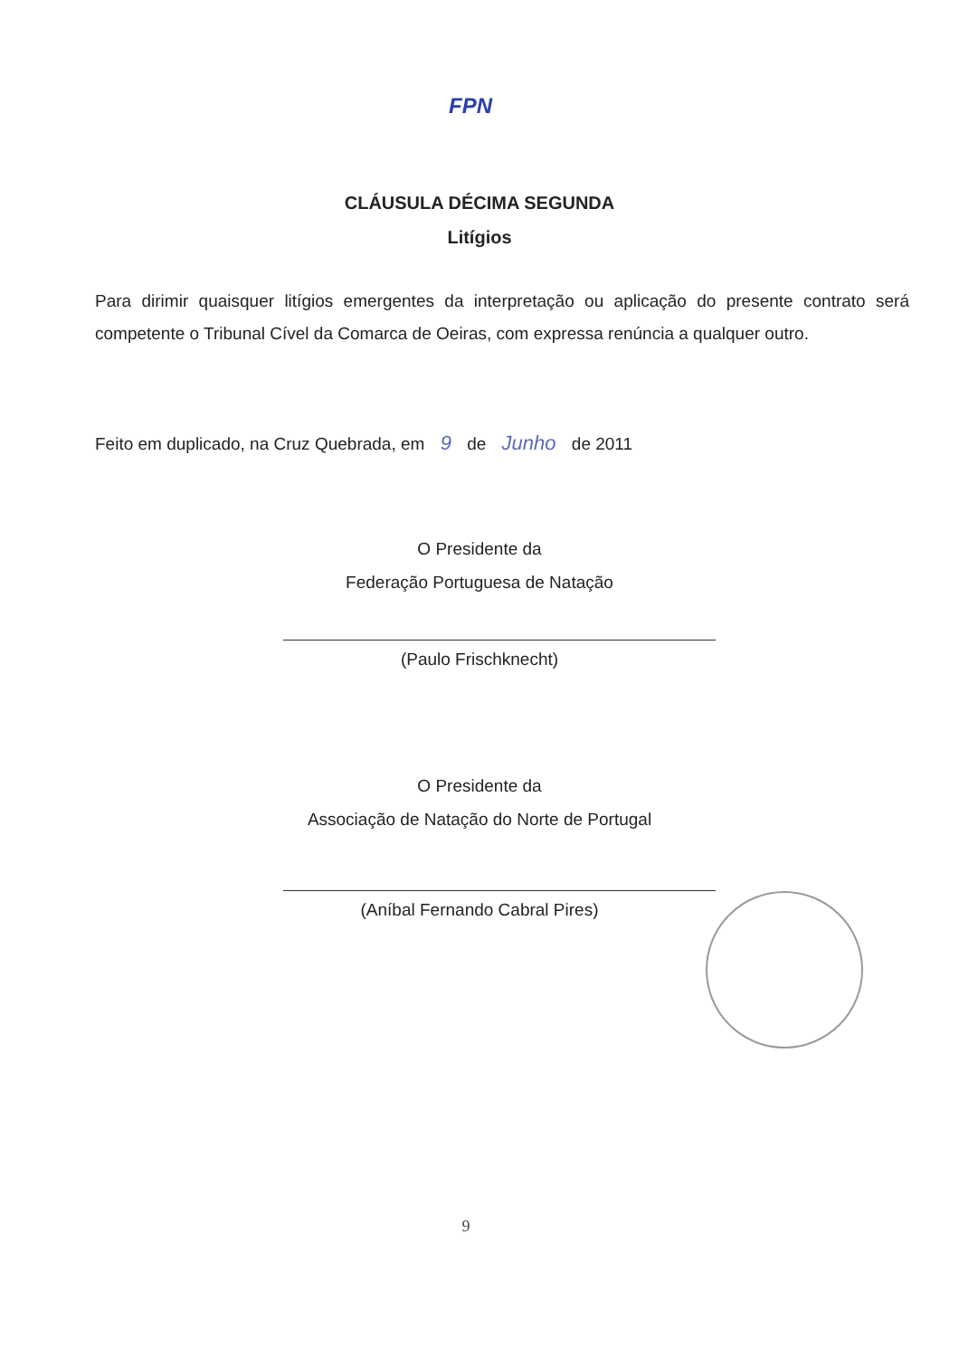FPN
CLÁUSULA DÉCIMA SEGUNDA
Litígios
Para dirimir quaisquer litígios emergentes da interpretação ou aplicação do presente contrato será competente o Tribunal Cível da Comarca de Oeiras, com expressa renúncia a qualquer outro.
Feito em duplicado, na Cruz Quebrada, em 9 de Junho de 2011
O Presidente da
Federação Portuguesa de Natação
(Paulo Frischknecht)
O Presidente da
Associação de Natação do Norte de Portugal
(Aníbal Fernando Cabral Pires)
9